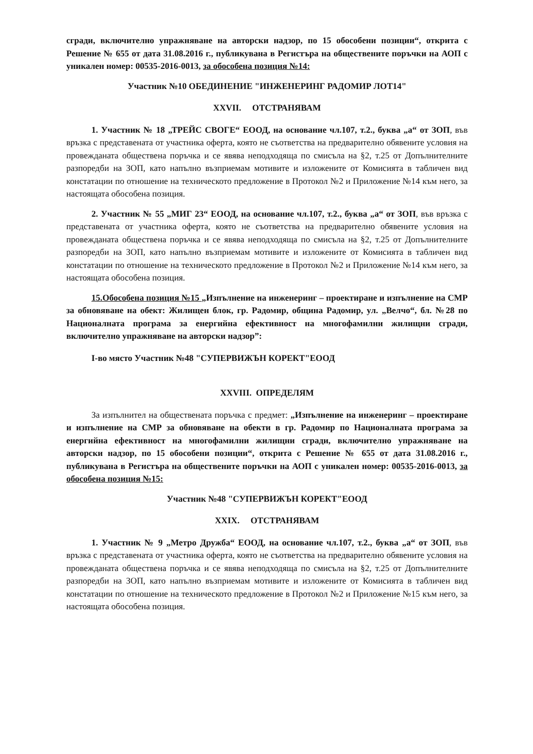сгради, включително упражняване на авторски надзор, по 15 обособени позиции“, открита с Решение № 655 от дата 31.08.2016 г., публикувана в Регистъра на обществените поръчки на АОП с уникален номер: 00535-2016-0013, за обособена позиция №14:
Участник №10 ОБЕДИНЕНИЕ "ИНЖЕНЕРИНГ РАДОМИР ЛОТ14"
XXVII. ОТСТРАНЯВАМ
1. Участник № 18 „ТРЕЙС СВОГЕ“ ЕООД, на основание чл.107, т.2., буква „а“ от ЗОП, във връзка с представената от участника оферта, която не съответства на предварително обявените условия на провежданата обществена поръчка и се явява неподходяща по смисъла на §2, т.25 от Допълнителните разпоредби на ЗОП, като напълно възприемам мотивите и изложените от Комисията в табличен вид констатации по отношение на техническото предложение в Протокол №2 и Приложение №14 към него, за настоящата обособена позиция.
2. Участник № 55 „МИГ 23“ ЕООД, на основание чл.107, т.2., буква „а“ от ЗОП, във връзка с представената от участника оферта, която не съответства на предварително обявените условия на провежданата обществена поръчка и се явява неподходяща по смисъла на §2, т.25 от Допълнителните разпоредби на ЗОП, като напълно възприемам мотивите и изложените от Комисията в табличен вид констатации по отношение на техническото предложение в Протокол №2 и Приложение №14 към него, за настоящата обособена позиция.
15.Обособена позиция №15 „Изпълнение на инженеринг – проектиране и изпълнение на СМР за обновяване на обект: Жилищен блок, гр. Радомир, община Радомир, ул. „Велчо“, бл. №28 по Националната програма за енергийна ефективност на многофамилни жилищни сгради, включително упражняване на авторски надзор”:
I-во място Участник №48 "СУПЕРВИЖЪН КОРЕКТ"ЕООД
XXVIII. ОПРЕДЕЛЯМ
За изпълнител на обществената поръчка с предмет: „Изпълнение на инженеринг – проектиране и изпълнение на СМР за обновяване на обекти в гр. Радомир по Националната програма за енергийна ефективност на многофамилни жилищни сгради, включително упражняване на авторски надзор, по 15 обособени позиции“, открита с Решение № 655 от дата 31.08.2016 г., публикувана в Регистъра на обществените поръчки на АОП с уникален номер: 00535-2016-0013, за обособена позиция №15:
Участник №48 "СУПЕРВИЖЪН КОРЕКТ"ЕООД
XXIX. ОТСТРАНЯВАМ
1. Участник № 9 „Метро Дружба“ ЕООД, на основание чл.107, т.2., буква „а“ от ЗОП, във връзка с представената от участника оферта, която не съответства на предварително обявените условия на провежданата обществена поръчка и се явява неподходяща по смисъла на §2, т.25 от Допълнителните разпоредби на ЗОП, като напълно възприемам мотивите и изложените от Комисията в табличен вид констатации по отношение на техническото предложение в Протокол №2 и Приложение №15 към него, за настоящата обособена позиция.